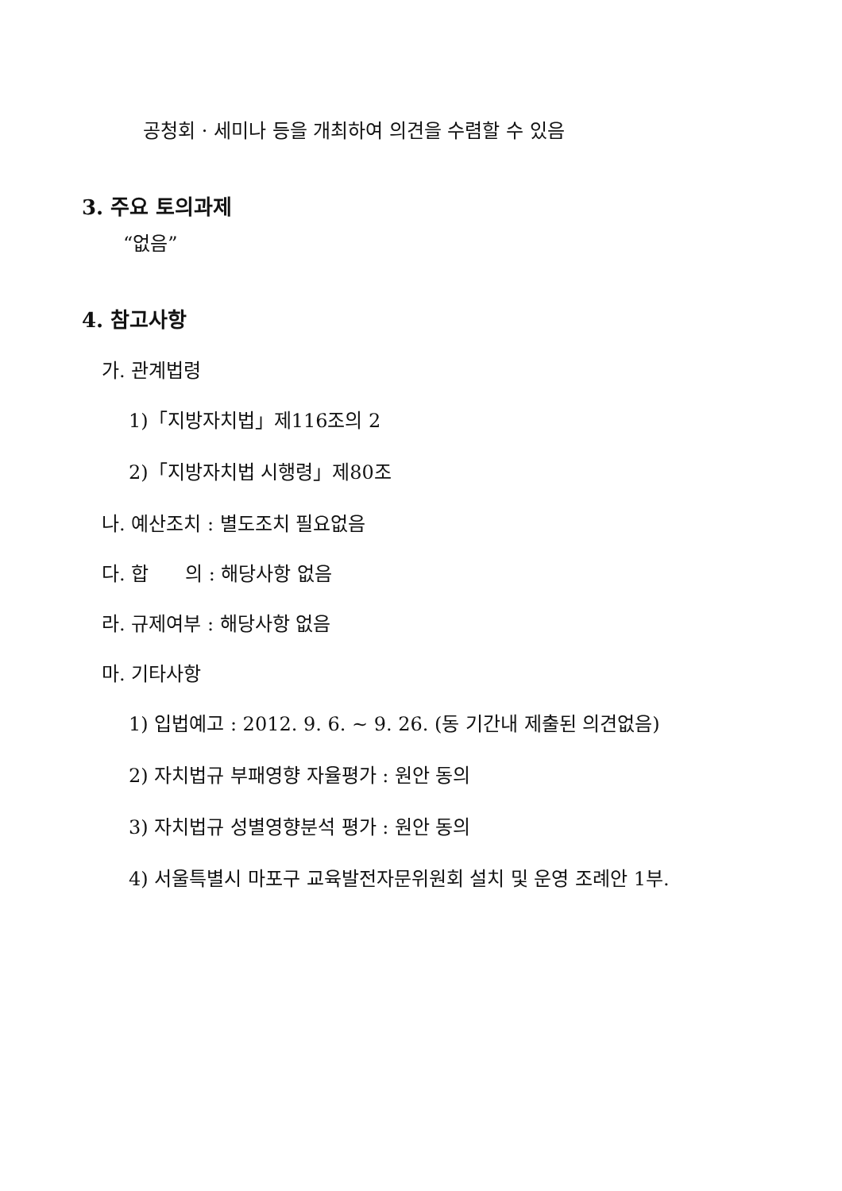공청회 · 세미나 등을 개최하여 의견을 수렴할 수 있음
3. 주요 토의과제
“없음”
4. 참고사항
가. 관계법령
1)「지방자치법」제116조의 2
2)「지방자치법 시행령」제80조
나. 예산조치 : 별도조치 필요없음
다. 합 의 : 해당사항 없음
라. 규제여부 : 해당사항 없음
마. 기타사항
1) 입법예고 : 2012. 9. 6. ~ 9. 26. (동 기간내 제출된 의견없음)
2) 자치법규 부패영향 자율평가 : 원안 동의
3) 자치법규 성별영향분석 평가 : 원안 동의
4) 서울특별시 마포구 교육발전자문위원회 설치 및 운영 조례안 1부.